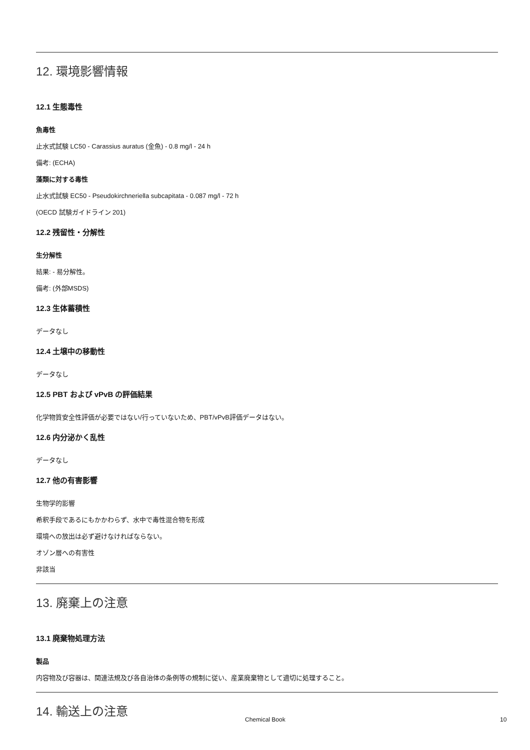12. 環境影響情報
12.1 生態毒性
魚毒性
止水式試験 LC50 - Carassius auratus (金魚) - 0.8 mg/l - 24 h
備考: (ECHA)
藻類に対する毒性
止水式試験 EC50 - Pseudokirchneriella subcapitata - 0.087 mg/l - 72 h
(OECD 試験ガイドライン 201)
12.2 残留性・分解性
生分解性
結果: - 易分解性。
備考: (外部MSDS)
12.3 生体蓄積性
データなし
12.4 土壌中の移動性
データなし
12.5 PBT および vPvB の評価結果
化学物質安全性評価が必要ではない/行っていないため、PBT/vPvB評価データはない。
12.6 内分泌かく乱性
データなし
12.7 他の有害影響
生物学的影響
希釈手段であるにもかかわらず、水中で毒性混合物を形成
環境への放出は必ず避けなければならない。
オゾン層への有害性
非該当
13. 廃棄上の注意
13.1 廃棄物処理方法
製品
内容物及び容器は、関連法規及び各自治体の条例等の規制に従い、産業廃棄物として適切に処理すること。
14. 輸送上の注意
Chemical Book 10